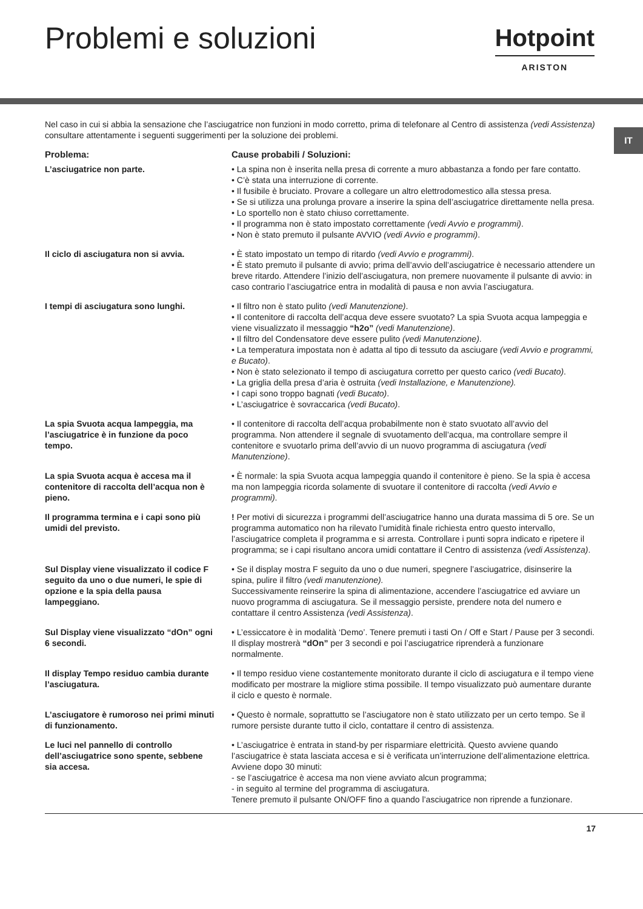Problemi e soluzioni
Hotpoint
ARISTON
IT
Nel caso in cui si abbia la sensazione che l’asciugatrice non funzioni in modo corretto, prima di telefonare al Centro di assistenza (vedi Assistenza) consultare attentamente i seguenti suggerimenti per la soluzione dei problemi.
Problema: Cause probabili / Soluzioni:
L’asciugatrice non parte. • La spina non è inserita nella presa di corrente a muro abbastanza a fondo per fare contatto.
• C’è stata una interruzione di corrente.
• Il fusibile è bruciato. Provare a collegare un altro elettrodomestico alla stessa presa.
• Se si utilizza una prolunga provare a inserire la spina dell’asciugatrice direttamente nella presa.
• Lo sportello non è stato chiuso correttamente.
• Il programma non è stato impostato correttamente (vedi Avvio e programmi).
• Non è stato premuto il pulsante AVVIO (vedi Avvio e programmi).
Il ciclo di asciugatura non si avvia.
• È stato impostato un tempo di ritardo (vedi Avvio e programmi).
• È stato premuto il pulsante di avvio; prima dell’avvio dell’asciugatrice è necessario attendere un breve ritardo. Attendere l’inizio dell’asciugatura, non premere nuovamente il pulsante di avvio: in caso contrario l’asciugatrice entra in modalità di pausa e non avvia l’asciugatura.
I tempi di asciugatura sono lunghi.
• Il filtro non è stato pulito (vedi Manutenzione).
• Il contenitore di raccolta dell’acqua deve essere svuotato? La spia Svuota acqua lampeggia e viene visualizzato il messaggio “h2o” (vedi Manutenzione).
• Il filtro del Condensatore deve essere pulito (vedi Manutenzione).
• La temperatura impostata non è adatta al tipo di tessuto da asciugare (vedi Avvio e programmi, e Bucato).
• Non è stato selezionato il tempo di asciugatura corretto per questo carico (vedi Bucato).
• La griglia della presa d’aria è ostruita (vedi Installazione, e Manutenzione).
• I capi sono troppo bagnati (vedi Bucato).
• L’asciugatrice è sovraccarica (vedi Bucato).
La spia Svuota acqua lampeggia, ma l’asciugatrice è in funzione da poco tempo.
• Il contenitore di raccolta dell’acqua probabilmente non è stato svuotato all’avvio del programma. Non attendere il segnale di svuotamento dell’acqua, ma controllare sempre il contenitore e svuotarlo prima dell’avvio di un nuovo programma di asciugatura (vedi Manutenzione).
La spia Svuota acqua è accesa ma il contenitore di raccolta dell’acqua non è pieno.
• È normale: la spia Svuota acqua lampeggia quando il contenitore è pieno. Se la spia è accesa ma non lampeggia ricorda solamente di svuotare il contenitore di raccolta (vedi Avvio e programmi).
Il programma termina e i capi sono più umidi del previsto.
! Per motivi di sicurezza i programmi dell’asciugatrice hanno una durata massima di 5 ore. Se un programma automatico non ha rilevato l’umidità finale richiesta entro questo intervallo, l’asciugatrice completa il programma e si arresta. Controllare i punti sopra indicato e ripetere il programma; se i capi risultano ancora umidi contattare il Centro di assistenza (vedi Assistenza).
Sul Display viene visualizzato il codice F seguito da uno o due numeri, le spie di opzione e la spia della pausa lampeggiano.
• Se il display mostra F seguito da uno o due numeri, spegnere l’asciugatrice, disinserire la spina, pulire il filtro (vedi manutenzione).
Successivamente reinserire la spina di alimentazione, accendere l’asciugatrice ed avviare un nuovo programma di asciugatura. Se il messaggio persiste, prendere nota del numero e contattare il centro Assistenza (vedi Assistenza).
Sul Display viene visualizzato “dOn” ogni 6 secondi.
• L’essiccatore è in modalità ‘Demo’. Tenere premuti i tasti On / Off e Start / Pause per 3 secondi. Il display mostrerà “dOn” per 3 secondi e poi l’asciugatrice riprenderà a funzionare normalmente.
Il display Tempo residuo cambia durante l’asciugatura.
• Il tempo residuo viene costantemente monitorato durante il ciclo di asciugatura e il tempo viene modificato per mostrare la migliore stima possibile. Il tempo visualizzato può aumentare durante il ciclo e questo è normale.
L’asciugatore è rumoroso nei primi minuti di funzionamento.
• Questo è normale, soprattutto se l’asciugatore non è stato utilizzato per un certo tempo. Se il rumore persiste durante tutto il ciclo, contattare il centro di assistenza.
Le luci nel pannello di controllo dell’asciugatrice sono spente, sebbene sia accesa.
• L’asciugatrice è entrata in stand-by per risparmiare elettricità. Questo avviene quando l’asciugatrice è stata lasciata accesa e si è verificata un’interruzione dell’alimentazione elettrica. Avviene dopo 30 minuti:
- se l’asciugatrice è accesa ma non viene avviato alcun programma;
- in seguito al termine del programma di asciugatura.
Tenere premuto il pulsante ON/OFF fino a quando l’asciugatrice non riprende a funzionare.
17